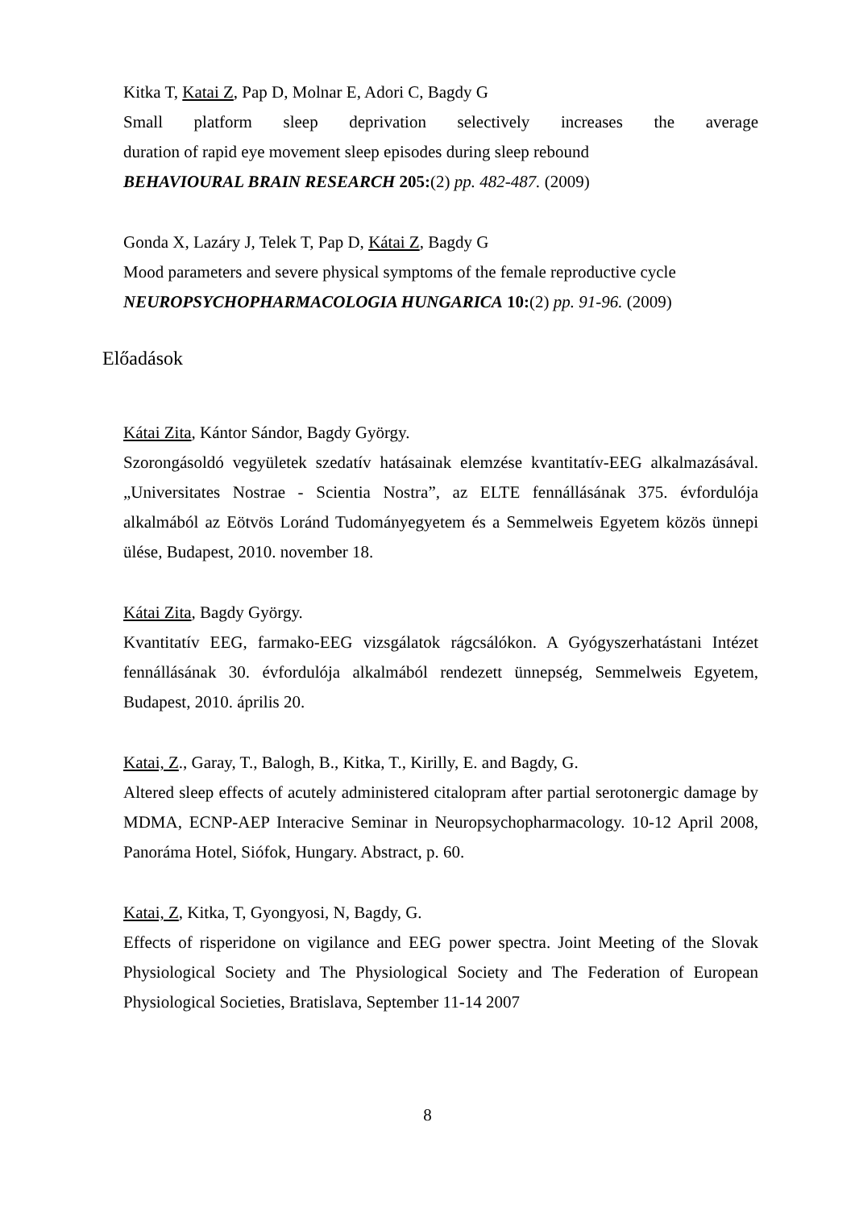Kitka T, Katai Z, Pap D, Molnar E, Adori C, Bagdy G
Small platform sleep deprivation selectively increases the average
duration of rapid eye movement sleep episodes during sleep rebound
BEHAVIOURAL BRAIN RESEARCH 205:(2) pp. 482-487. (2009)
Gonda X, Lazáry J, Telek T, Pap D, Kátai Z, Bagdy G
Mood parameters and severe physical symptoms of the female reproductive cycle
NEUROPSYCHOPHARMACOLOGIA HUNGARICA 10:(2) pp. 91-96. (2009)
Előadások
Kátai Zita, Kántor Sándor, Bagdy György.
Szorongásoldó vegyületek szedatív hatásainak elemzése kvantitatív-EEG alkalmazásával. „Universitates Nostrae - Scientia Nostra”, az ELTE fennállásának 375. évfordulója alkalmából az Eötvös Loránd Tudományegyetem és a Semmelweis Egyetem közös ünnepi ülése, Budapest, 2010. november 18.
Kátai Zita, Bagdy György.
Kvantitatív EEG, farmako-EEG vizsgálatok rágcsálókon. A Gyógyszerhatástani Intézet fennállásának 30. évfordulója alkalmából rendezett ünnepség, Semmelweis Egyetem, Budapest, 2010. április 20.
Katai, Z., Garay, T., Balogh, B., Kitka, T., Kirilly, E. and Bagdy, G.
Altered sleep effects of acutely administered citalopram after partial serotonergic damage by MDMA, ECNP-AEP Interacive Seminar in Neuropsychopharmacology. 10-12 April 2008, Panoráma Hotel, Siófok, Hungary. Abstract, p. 60.
Katai, Z, Kitka, T, Gyongyosi, N, Bagdy, G.
Effects of risperidone on vigilance and EEG power spectra. Joint Meeting of the Slovak Physiological Society and The Physiological Society and The Federation of European Physiological Societies, Bratislava, September 11-14 2007
8